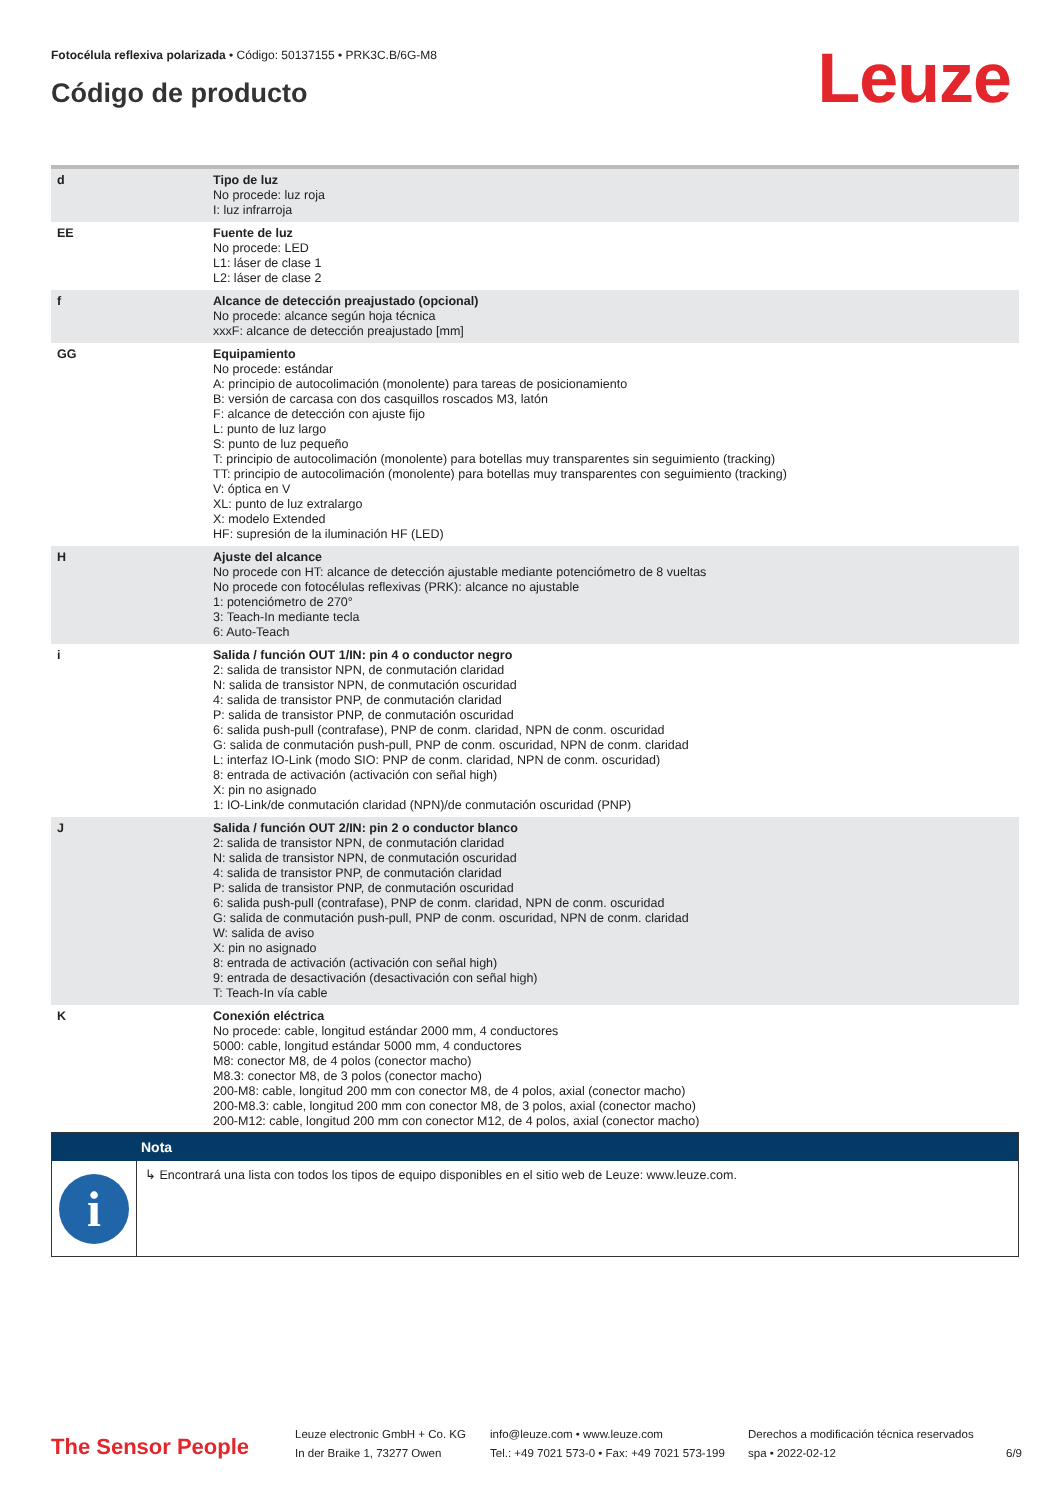Fotocélula reflexiva polarizada • Código: 50137155 • PRK3C.B/6G-M8
Código de producto Leuze
| d | Tipo de luz No procede: luz roja I: luz infrarroja |
| EE | Fuente de luz No procede: LED L1: láser de clase 1 L2: láser de clase 2 |
| f | Alcance de detección preajustado (opcional) No procede: alcance según hoja técnica xxxF: alcance de detección preajustado [mm] |
| GG | Equipamiento No procede: estándar A: principio de autocolimación (monolente) para tareas de posicionamiento B: versión de carcasa con dos casquillos roscados M3, latón F: alcance de detección con ajuste fijo L: punto de luz largo S: punto de luz pequeño T: principio de autocolimación (monolente) para botellas muy transparentes sin seguimiento (tracking) TT: principio de autocolimación (monolente) para botellas muy transparentes con seguimiento (tracking) V: óptica en V XL: punto de luz extralargo X: modelo Extended HF: supresión de la iluminación HF (LED) |
| H | Ajuste del alcance No procede con HT: alcance de detección ajustable mediante potenciómetro de 8 vueltas No procede con fotocélulas reflexivas (PRK): alcance no ajustable 1: potenciómetro de 270° 3: Teach-In mediante tecla 6: Auto-Teach |
| i | Salida / función OUT 1/IN: pin 4 o conductor negro 2: salida de transistor NPN, de conmutación claridad N: salida de transistor NPN, de conmutación oscuridad 4: salida de transistor PNP, de conmutación claridad P: salida de transistor PNP, de conmutación oscuridad 6: salida push-pull (contrafase), PNP de conm. claridad, NPN de conm. oscuridad G: salida de conmutación push-pull, PNP de conm. oscuridad, NPN de conm. claridad L: interfaz IO-Link (modo SIO: PNP de conm. claridad, NPN de conm. oscuridad) 8: entrada de activación (activación con señal high) X: pin no asignado 1: IO-Link/de conmutación claridad (NPN)/de conmutación oscuridad (PNP) |
| J | Salida / función OUT 2/IN: pin 2 o conductor blanco 2: salida de transistor NPN, de conmutación claridad N: salida de transistor NPN, de conmutación oscuridad 4: salida de transistor PNP, de conmutación claridad P: salida de transistor PNP, de conmutación oscuridad 6: salida push-pull (contrafase), PNP de conm. claridad, NPN de conm. oscuridad G: salida de conmutación push-pull, PNP de conm. oscuridad, NPN de conm. claridad W: salida de aviso X: pin no asignado 8: entrada de activación (activación con señal high) 9: entrada de desactivación (desactivación con señal high) T: Teach-In vía cable |
| K | Conexión eléctrica No procede: cable, longitud estándar 2000 mm, 4 conductores 5000: cable, longitud estándar 5000 mm, 4 conductores M8: conector M8, de 4 polos (conector macho) M8.3: conector M8, de 3 polos (conector macho) 200-M8: cable, longitud 200 mm con conector M8, de 4 polos, axial (conector macho) 200-M8.3: cable, longitud 200 mm con conector M8, de 3 polos, axial (conector macho) 200-M12: cable, longitud 200 mm con conector M12, de 4 polos, axial (conector macho) |
Nota
i
↳ Encontrará una lista con todos los tipos de equipo disponibles en el sitio web de Leuze: www.leuze.com.
The Sensor People
Leuze electronic GmbH + Co. KG
In der Braike 1, 73277 Owen
info@leuze.com • www.leuze.com
Tel.: +49 7021 573-0 • Fax: +49 7021 573-199
Derechos a modificación técnica reservados
spa • 2022-02-12
6/9